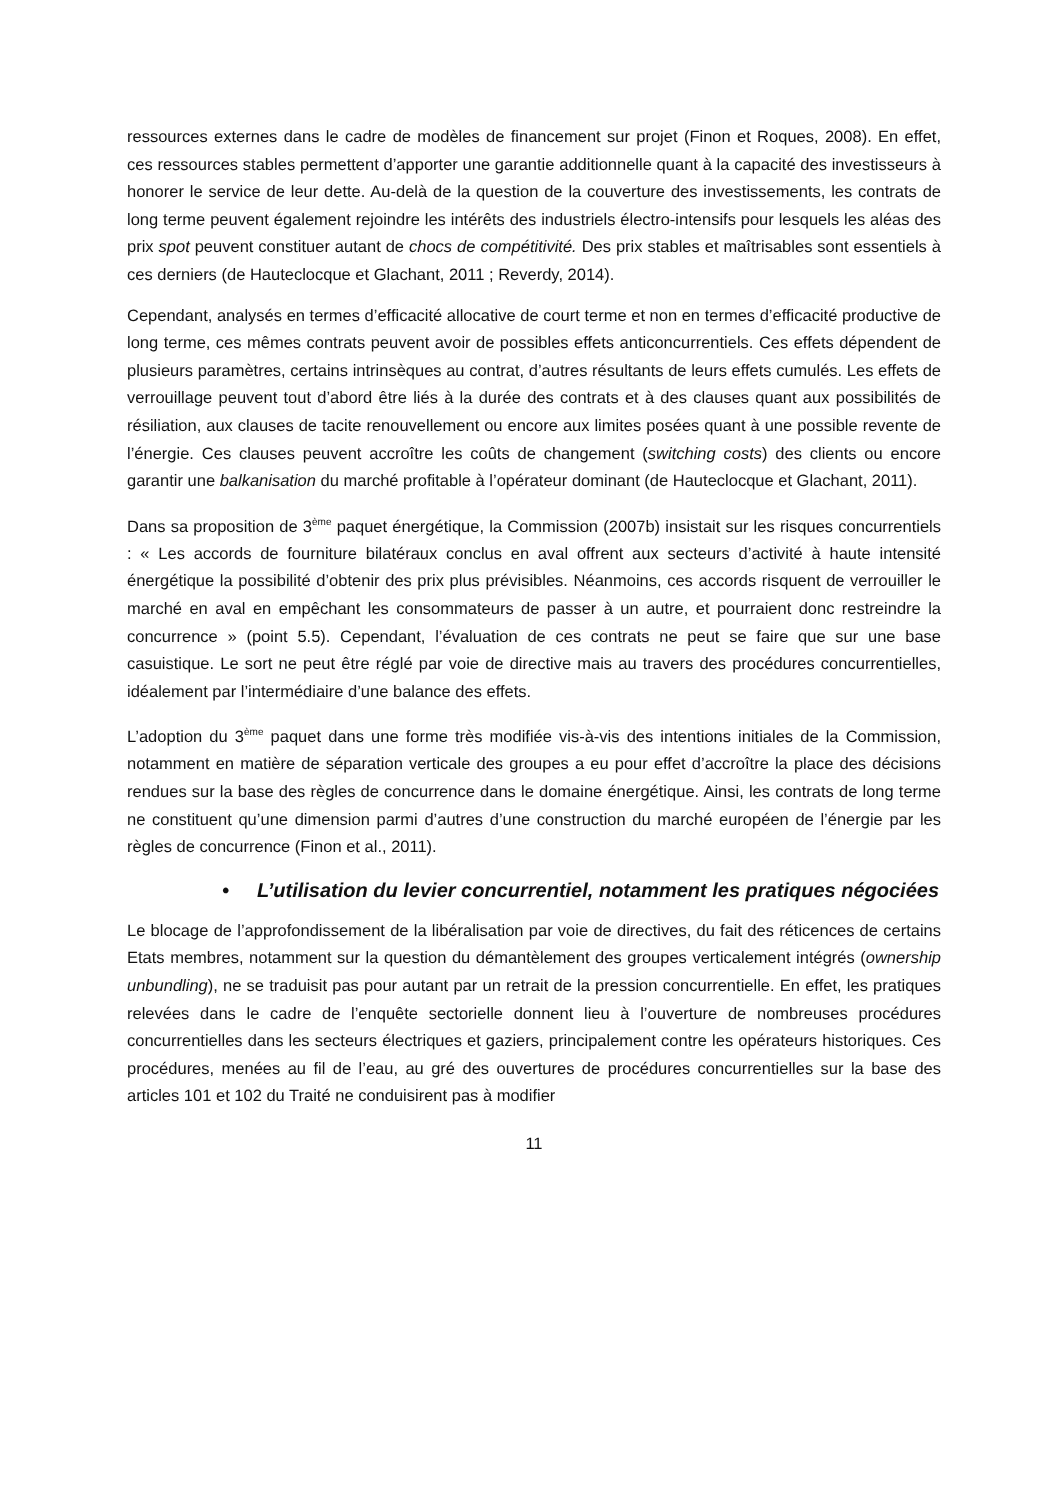ressources externes dans le cadre de modèles de financement sur projet (Finon et Roques, 2008). En effet, ces ressources stables permettent d’apporter une garantie additionnelle quant à la capacité des investisseurs à honorer le service de leur dette. Au-delà de la question de la couverture des investissements, les contrats de long terme peuvent également rejoindre les intérêts des industriels électro-intensifs pour lesquels les aléas des prix spot peuvent constituer autant de chocs de compétitivité. Des prix stables et maîtrisables sont essentiels à ces derniers (de Hauteclocque et Glachant, 2011 ; Reverdy, 2014).
Cependant, analysés en termes d’efficacité allocative de court terme et non en termes d’efficacité productive de long terme, ces mêmes contrats peuvent avoir de possibles effets anticoncurrentiels. Ces effets dépendent de plusieurs paramètres, certains intrinsèques au contrat, d’autres résultants de leurs effets cumulés. Les effets de verrouillage peuvent tout d’abord être liés à la durée des contrats et à des clauses quant aux possibilités de résiliation, aux clauses de tacite renouvellement ou encore aux limites posées quant à une possible revente de l’énergie. Ces clauses peuvent accroître les coûts de changement (switching costs) des clients ou encore garantir une balkanisation du marché profitable à l’opérateur dominant (de Hauteclocque et Glachant, 2011).
Dans sa proposition de 3<sup>ème</sup> paquet énergétique, la Commission (2007b) insistait sur les risques concurrentiels : « Les accords de fourniture bilatéraux conclus en aval offrent aux secteurs d’activité à haute intensité énergétique la possibilité d’obtenir des prix plus prévisibles. Néanmoins, ces accords risquent de verrouiller le marché en aval en empêchant les consommateurs de passer à un autre, et pourraient donc restreindre la concurrence » (point 5.5). Cependant, l’évaluation de ces contrats ne peut se faire que sur une base casuistique. Le sort ne peut être réglé par voie de directive mais au travers des procédures concurrentielles, idéalement par l’intermédiaire d’une balance des effets.
L’adoption du 3<sup>ème</sup> paquet dans une forme très modifiée vis-à-vis des intentions initiales de la Commission, notamment en matière de séparation verticale des groupes a eu pour effet d’accroître la place des décisions rendues sur la base des règles de concurrence dans le domaine énergétique. Ainsi, les contrats de long terme ne constituent qu’une dimension parmi d’autres d’une construction du marché européen de l’énergie par les règles de concurrence (Finon et al., 2011).
• L’utilisation du levier concurrentiel, notamment les pratiques négociées
Le blocage de l’approfondissement de la libéralisation par voie de directives, du fait des réticences de certains Etats membres, notamment sur la question du démantèlement des groupes verticalement intégrés (ownership unbundling), ne se traduisit pas pour autant par un retrait de la pression concurrentielle. En effet, les pratiques relevées dans le cadre de l’enquête sectorielle donnent lieu à l’ouverture de nombreuses procédures concurrentielles dans les secteurs électriques et gaziers, principalement contre les opérateurs historiques. Ces procédures, menées au fil de l’eau, au gré des ouvertures de procédures concurrentielles sur la base des articles 101 et 102 du Traité ne conduisirent pas à modifier
11